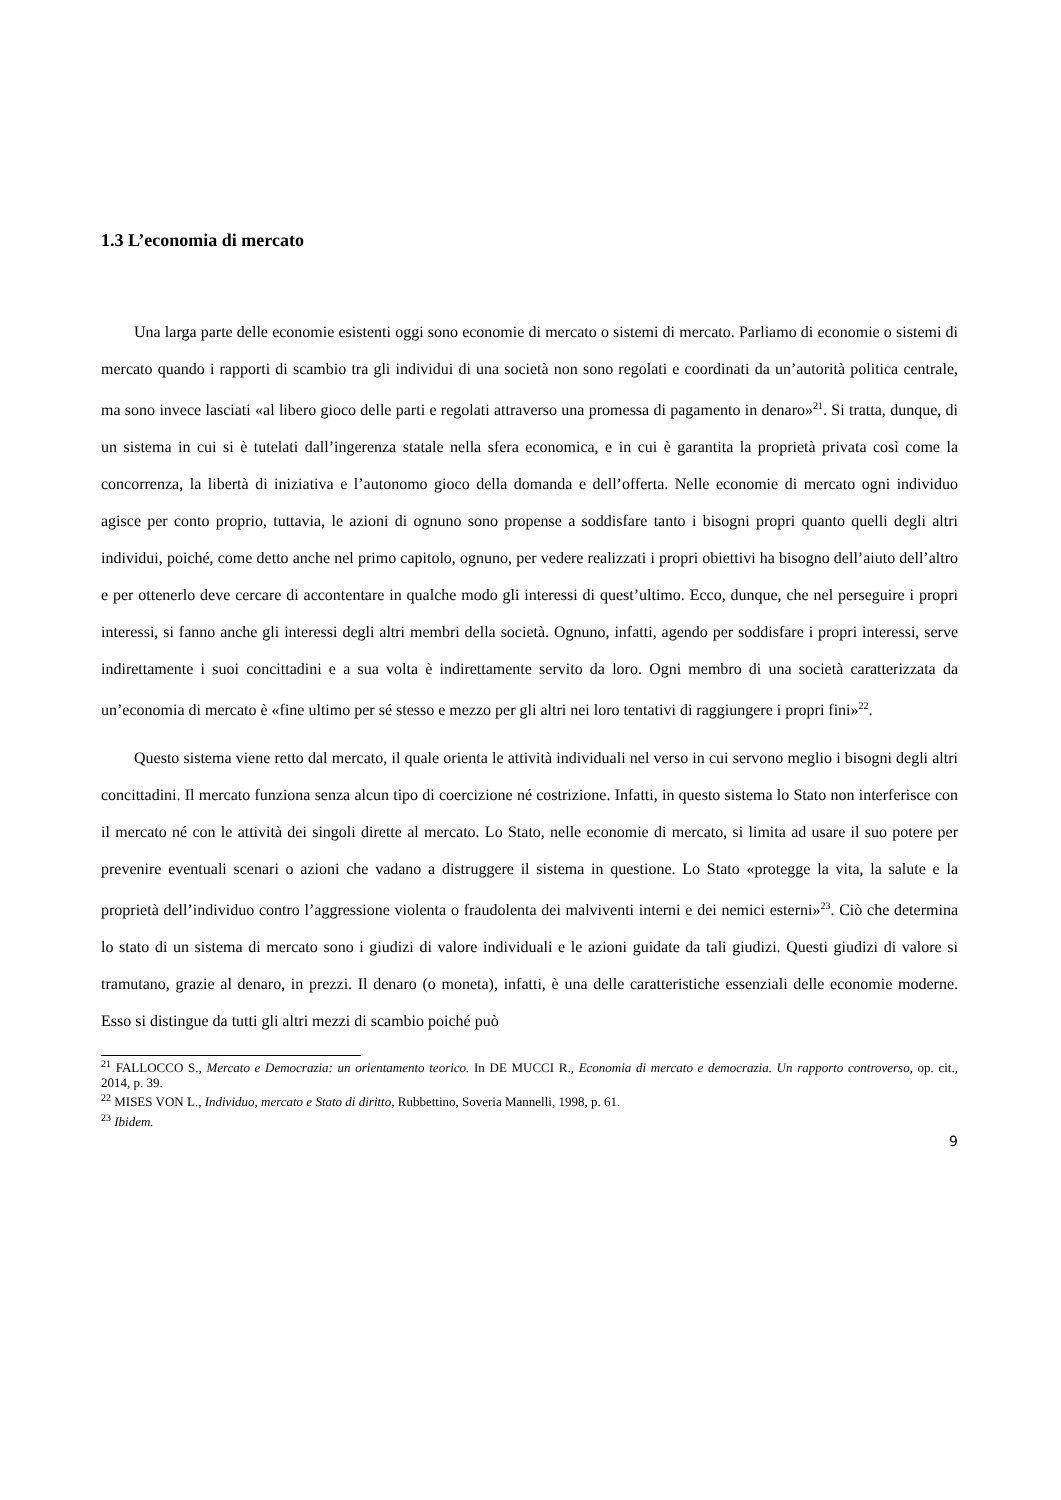1.3 L’economia di mercato
Una larga parte delle economie esistenti oggi sono economie di mercato o sistemi di mercato. Parliamo di economie o sistemi di mercato quando i rapporti di scambio tra gli individui di una società non sono regolati e coordinati da un’autorità politica centrale, ma sono invece lasciati «al libero gioco delle parti e regolati attraverso una promessa di pagamento in denaro»<sup>21</sup>. Si tratta, dunque, di un sistema in cui si è tutelati dall’ingerenza statale nella sfera economica, e in cui è garantita la proprietà privata così come la concorrenza, la libertà di iniziativa e l’autonomo gioco della domanda e dell’offerta. Nelle economie di mercato ogni individuo agisce per conto proprio, tuttavia, le azioni di ognuno sono propense a soddisfare tanto i bisogni propri quanto quelli degli altri individui, poiché, come detto anche nel primo capitolo, ognuno, per vedere realizzati i propri obiettivi ha bisogno dell’aiuto dell’altro e per ottenerlo deve cercare di accontentare in qualche modo gli interessi di quest’ultimo. Ecco, dunque, che nel perseguire i propri interessi, si fanno anche gli interessi degli altri membri della società. Ognuno, infatti, agendo per soddisfare i propri interessi, serve indirettamente i suoi concittadini e a sua volta è indirettamente servito da loro. Ogni membro di una società caratterizzata da un’economia di mercato è «fine ultimo per sé stesso e mezzo per gli altri nei loro tentativi di raggiungere i propri fini»<sup>22</sup>.
Questo sistema viene retto dal mercato, il quale orienta le attività individuali nel verso in cui servono meglio i bisogni degli altri concittadini. Il mercato funziona senza alcun tipo di coercizione né costrizione. Infatti, in questo sistema lo Stato non interferisce con il mercato né con le attività dei singoli dirette al mercato. Lo Stato, nelle economie di mercato, si limita ad usare il suo potere per prevenire eventuali scenari o azioni che vadano a distruggere il sistema in questione. Lo Stato «protegge la vita, la salute e la proprietà dell’individuo contro l’aggressione violenta o fraudolenta dei malviventi interni e dei nemici esterni»<sup>23</sup>. Ciò che determina lo stato di un sistema di mercato sono i giudizi di valore individuali e le azioni guidate da tali giudizi. Questi giudizi di valore si tramutano, grazie al denaro, in prezzi. Il denaro (o moneta), infatti, è una delle caratteristiche essenziali delle economie moderne. Esso si distingue da tutti gli altri mezzi di scambio poiché può
<sup>21</sup> FALLOCCO S., Mercato e Democrazia: un orientamento teorico. In DE MUCCI R., Economia di mercato e democrazia. Un rapporto controverso, op. cit., 2014, p. 39.
<sup>22</sup> MISES VON L., Individuo, mercato e Stato di diritto, Rubbettino, Soveria Mannelli, 1998, p. 61.
<sup>23</sup> Ibidem.
9